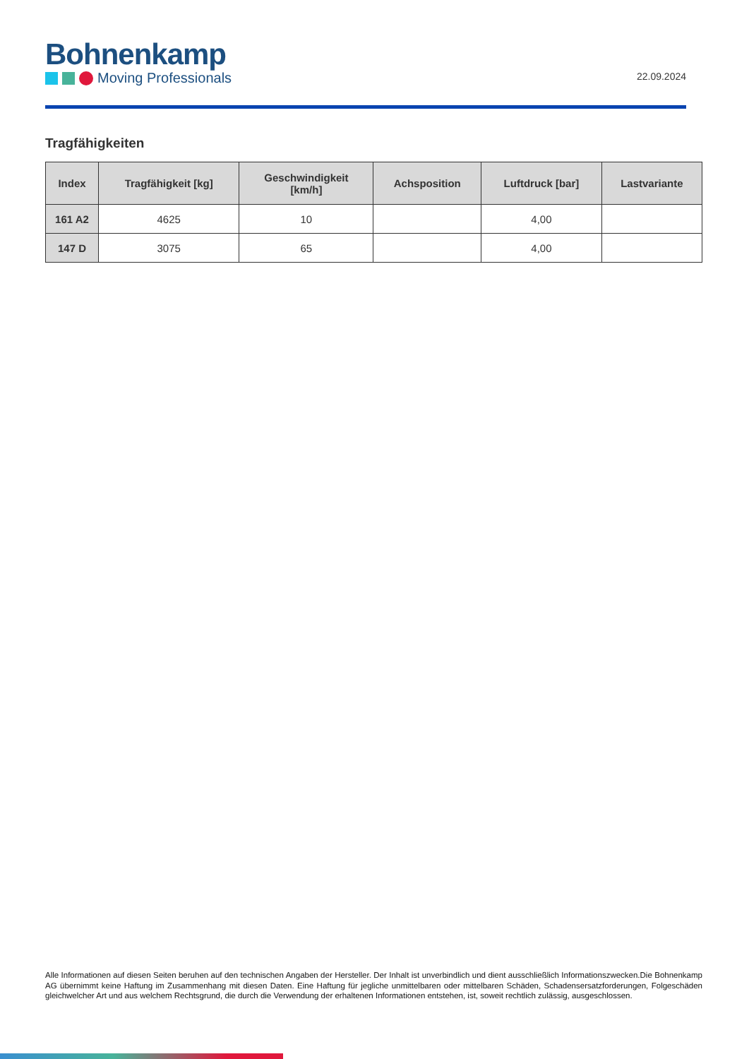Bohnenkamp
Moving Professionals
22.09.2024
Tragfähigkeiten
| Index | Tragfähigkeit [kg] | Geschwindigkeit [km/h] | Achsposition | Luftdruck [bar] | Lastvariante |
| --- | --- | --- | --- | --- | --- |
| 161 A2 | 4625 | 10 | | 4,00 | |
| 147 D | 3075 | 65 | | 4,00 | |
Alle Informationen auf diesen Seiten beruhen auf den technischen Angaben der Hersteller. Der Inhalt ist unverbindlich und dient ausschließlich Informationszwecken.Die Bohnenkamp AG übernimmt keine Haftung im Zusammenhang mit diesen Daten. Eine Haftung für jegliche unmittelbaren oder mittelbaren Schäden, Schadensersatzforderungen, Folgeschäden gleichwelcher Art und aus welchem Rechtsgrund, die durch die Verwendung der erhaltenen Informationen entstehen, ist, soweit rechtlich zulässig, ausgeschlossen.